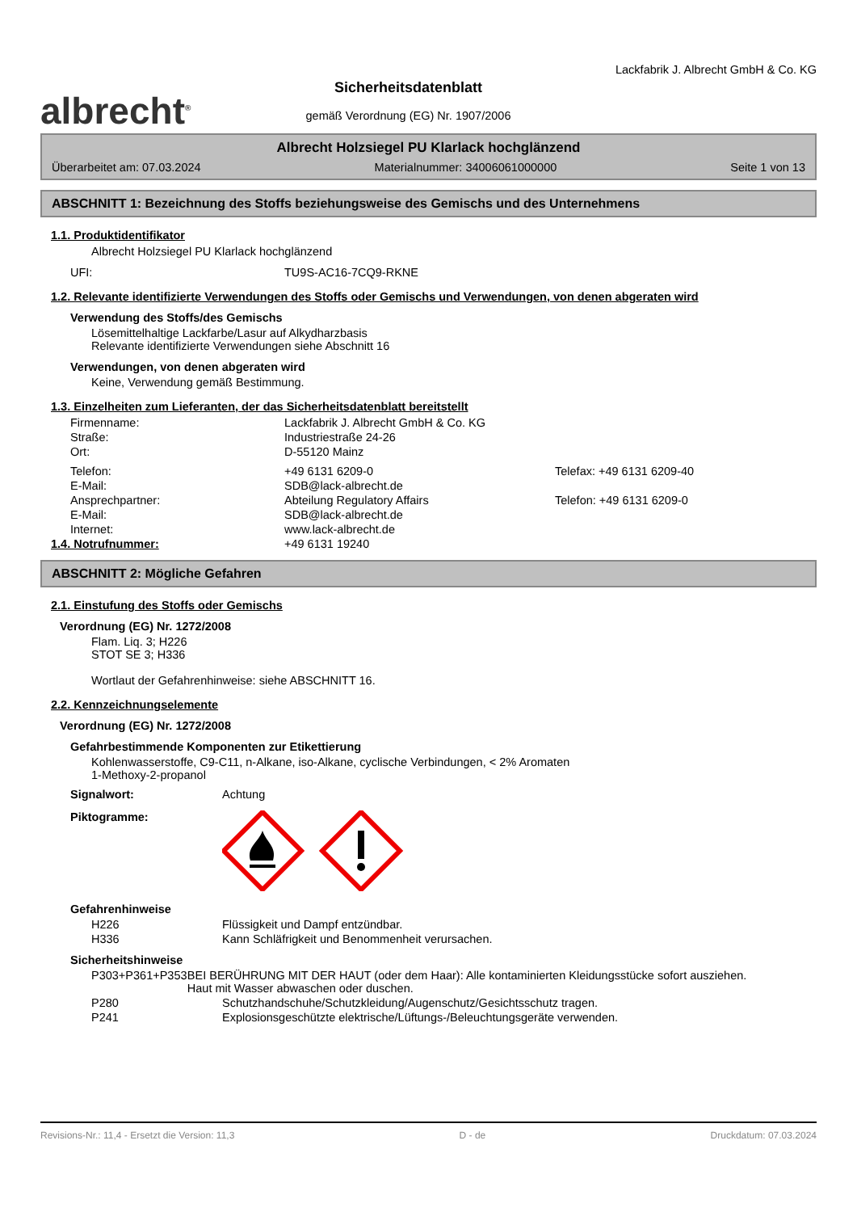albrecht<sup>®</sup>
Sicherheitsdatenblatt
gemäß Verordnung (EG) Nr. 1907/2006
Lackfabrik J. Albrecht GmbH & Co. KG
Albrecht Holzsiegel PU Klarlack hochglänzend
Überarbeitet am: 07.03.2024 Materialnummer: 34006061000000 Seite 1 von 13
ABSCHNITT 1: Bezeichnung des Stoffs beziehungsweise des Gemischs und des Unternehmens
1.1. Produktidentifikator
Albrecht Holzsiegel PU Klarlack hochglänzend
UFI: TU9S-AC16-7CQ9-RKNE
1.2. Relevante identifizierte Verwendungen des Stoffs oder Gemischs und Verwendungen, von denen abgeraten wird
Verwendung des Stoffs/des Gemischs
Lösemittelhaltige Lackfarbe/Lasur auf Alkydharzbasis
Relevante identifizierte Verwendungen siehe Abschnitt 16
Verwendungen, von denen abgeraten wird
Keine, Verwendung gemäß Bestimmung.
1.3. Einzelheiten zum Lieferanten, der das Sicherheitsdatenblatt bereitstellt
Firmenname: Lackfabrik J. Albrecht GmbH & Co. KG
Straße: Industriestraße 24-26
Ort: D-55120 Mainz
Telefon: +49 6131 6209-0 Telefax: +49 6131 6209-40
E-Mail: SDB@lack-albrecht.de
Ansprechpartner: Abteilung Regulatory Affairs Telefon: +49 6131 6209-0
E-Mail: SDB@lack-albrecht.de
Internet: www.lack-albrecht.de
1.4. Notrufnummer: +49 6131 19240
ABSCHNITT 2: Mögliche Gefahren
2.1. Einstufung des Stoffs oder Gemischs
Verordnung (EG) Nr. 1272/2008
Flam. Liq. 3; H226
STOT SE 3; H336
Wortlaut der Gefahrenhinweise: siehe ABSCHNITT 16.
2.2. Kennzeichnungselemente
Verordnung (EG) Nr. 1272/2008
Gefahrbestimmende Komponenten zur Etikettierung
Kohlenwasserstoffe, C9-C11, n-Alkane, iso-Alkane, cyclische Verbindungen, < 2% Aromaten
1-Methoxy-2-propanol
Signalwort: Achtung
Piktogramme:
Gefahrenhinweise
H226 Flüssigkeit und Dampf entzündbar.
H336 Kann Schläfrigkeit und Benommenheit verursachen.
Sicherheitshinweise
P303+P361+P353 BEI BERÜHRUNG MIT DER HAUT (oder dem Haar): Alle kontaminierten Kleidungsstücke sofort ausziehen. Haut mit Wasser abwaschen oder duschen.
P280 Schutzhandschuhe/Schutzkleidung/Augenschutz/Gesichtsschutz tragen.
P241 Explosionsgeschützte elektrische/Lüftungs-/Beleuchtungsgeräte verwenden.
Revisions-Nr.: 11,4 - Ersetzt die Version: 11,3 D - de Druckdatum: 07.03.2024